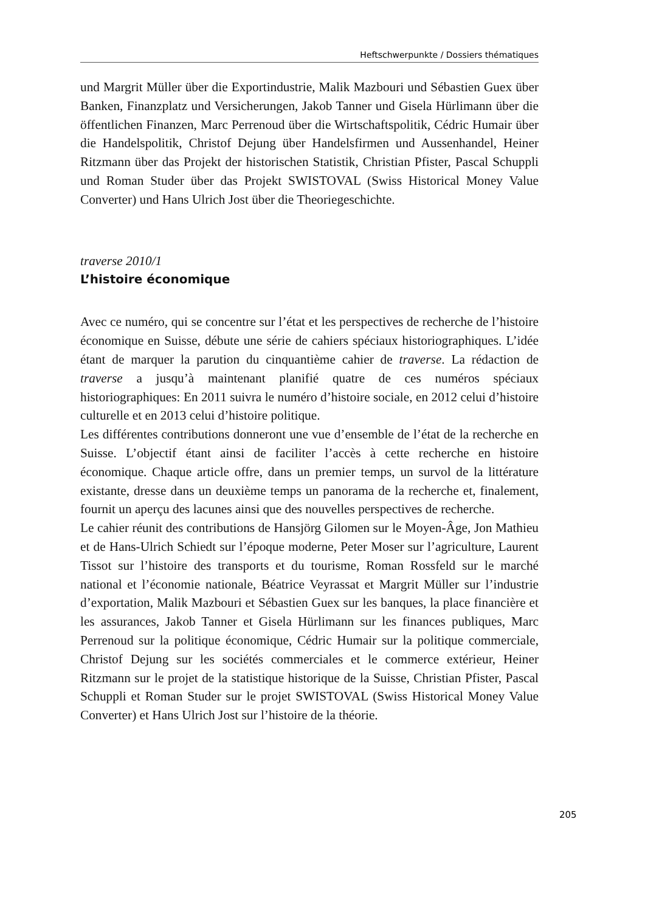Heftschwerpunkte / Dossiers thématiques
und Margrit Müller über die Exportindustrie, Malik Mazbouri und Sébastien Guex über Banken, Finanzplatz und Versicherungen, Jakob Tanner und Gisela Hürlimann über die öffentlichen Finanzen, Marc Perrenoud über die Wirtschaftspolitik, Cédric Humair über die Handelspolitik, Christof Dejung über Handelsfirmen und Aussenhandel, Heiner Ritzmann über das Projekt der historischen Statistik, Christian Pfister, Pascal Schuppli und Roman Studer über das Projekt SWISTOVAL (Swiss Historical Money Value Converter) und Hans Ulrich Jost über die Theoriegeschichte.
traverse 2010/1
L’histoire économique
Avec ce numéro, qui se concentre sur l’état et les perspectives de recherche de l’histoire économique en Suisse, débute une série de cahiers spéciaux historiographiques. L’idée étant de marquer la parution du cinquantième cahier de traverse. La rédaction de traverse a jusqu’à maintenant planifié quatre de ces numéros spéciaux historiographiques: En 2011 suivra le numéro d’histoire sociale, en 2012 celui d’histoire culturelle et en 2013 celui d’histoire politique.
Les différentes contributions donneront une vue d’ensemble de l’état de la recherche en Suisse. L’objectif étant ainsi de faciliter l’accès à cette recherche en histoire économique. Chaque article offre, dans un premier temps, un survol de la littérature existante, dresse dans un deuxième temps un panorama de la recherche et, finalement, fournit un aperçu des lacunes ainsi que des nouvelles perspectives de recherche.
Le cahier réunit des contributions de Hansjörg Gilomen sur le Moyen-Âge, Jon Mathieu et de Hans-Ulrich Schiedt sur l’époque moderne, Peter Moser sur l’agriculture, Laurent Tissot sur l’histoire des transports et du tourisme, Roman Rossfeld sur le marché national et l’économie nationale, Béatrice Veyrassat et Margrit Müller sur l’industrie d’exportation, Malik Mazbouri et Sébastien Guex sur les banques, la place financière et les assurances, Jakob Tanner et Gisela Hürlimann sur les finances publiques, Marc Perrenoud sur la politique économique, Cédric Humair sur la politique commerciale, Christof Dejung sur les sociétés commerciales et le commerce extérieur, Heiner Ritzmann sur le projet de la statistique historique de la Suisse, Christian Pfister, Pascal Schuppli et Roman Studer sur le projet SWISTOVAL (Swiss Historical Money Value Converter) et Hans Ulrich Jost sur l’histoire de la théorie.
205